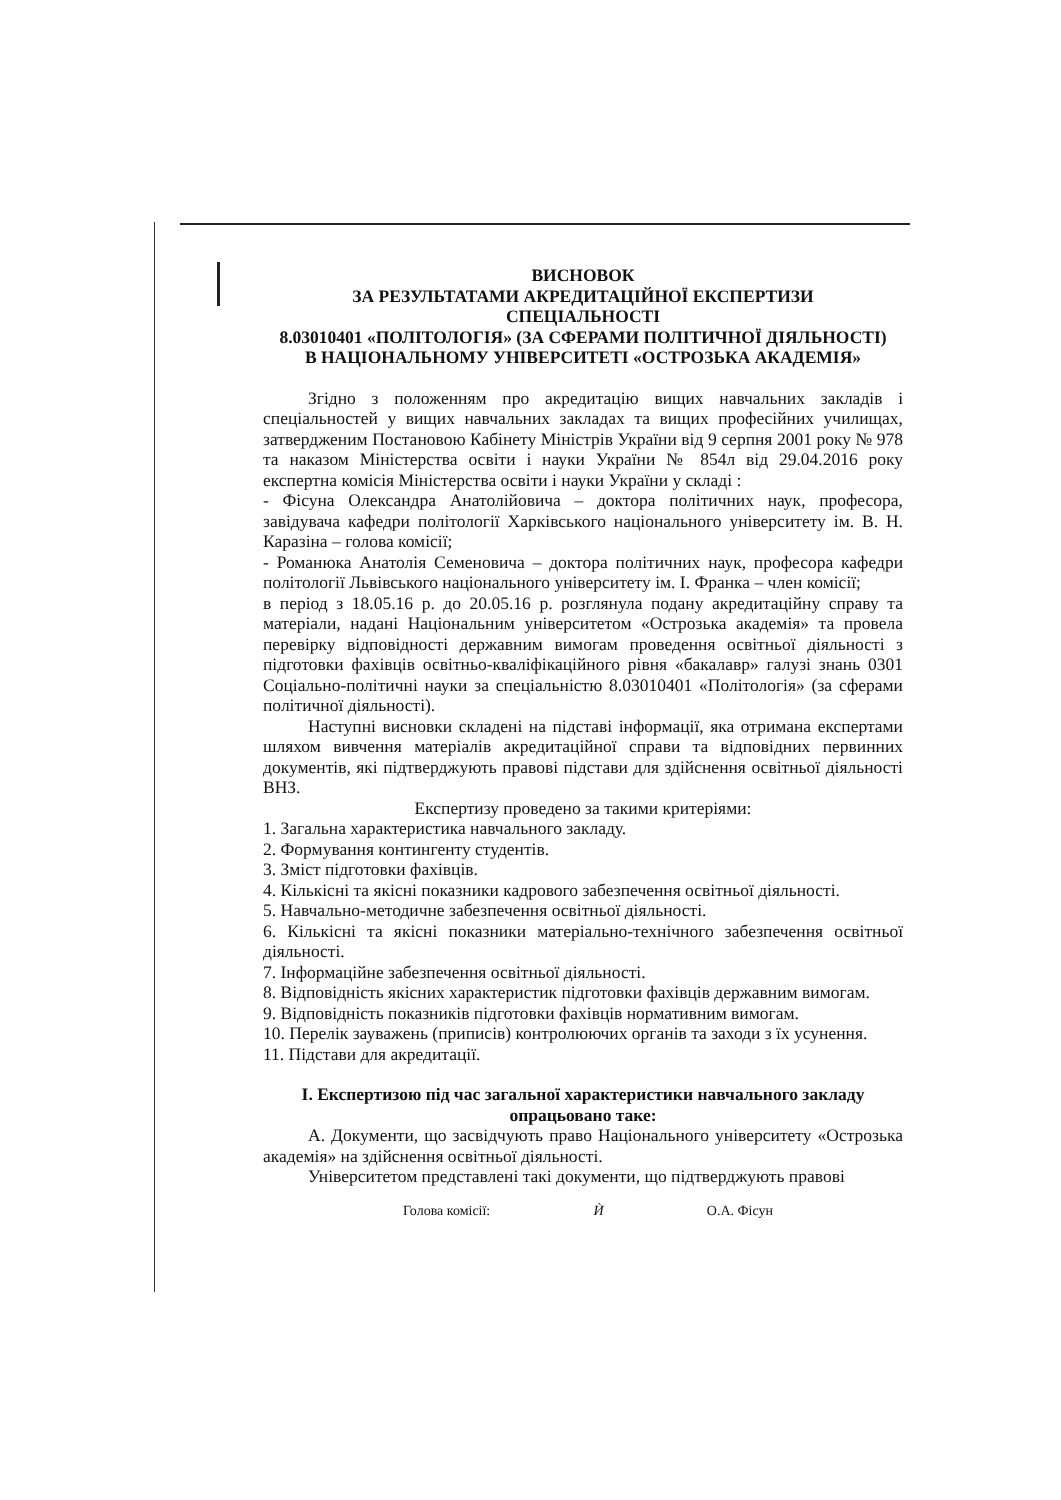ВИСНОВОК
ЗА РЕЗУЛЬТАТАМИ АКРЕДИТАЦІЙНОЇ ЕКСПЕРТИЗИ
СПЕЦІАЛЬНОСТІ
8.03010401 «ПОЛІТОЛОГІЯ» (ЗА СФЕРАМИ ПОЛІТИЧНОЇ ДІЯЛЬНОСТІ)
В НАЦІОНАЛЬНОМУ УНІВЕРСИТЕТІ «ОСТРОЗЬКА АКАДЕМІЯ»
Згідно з положенням про акредитацію вищих навчальних закладів і спеціальностей у вищих навчальних закладах та вищих професійних училищах, затвердженим Постановою Кабінету Міністрів України від 9 серпня 2001 року № 978 та наказом Міністерства освіти і науки України № 854л від 29.04.2016 року експертна комісія Міністерства освіти і науки України у складі :
- Фісуна Олександра Анатолійовича – доктора політичних наук, професора, завідувача кафедри політології Харківського національного університету ім. В. Н. Каразіна – голова комісії;
- Романюка Анатолія Семеновича – доктора політичних наук, професора кафедри політології Львівського національного університету ім. І. Франка – член комісії;
в період з 18.05.16 р. до 20.05.16 р. розглянула подану акредитаційну справу та матеріали, надані Національним університетом «Острозька академія» та провела перевірку відповідності державним вимогам проведення освітньої діяльності з підготовки фахівців освітньо-кваліфікаційного рівня «бакалавр» галузі знань 0301 Соціально-політичні науки за спеціальністю 8.03010401 «Політологія» (за сферами політичної діяльності).
Наступні висновки складені на підставі інформації, яка отримана експертами шляхом вивчення матеріалів акредитаційної справи та відповідних первинних документів, які підтверджують правові підстави для здійснення освітньої діяльності ВНЗ.
Експертизу проведено за такими критеріями:
1. Загальна характеристика навчального закладу.
2. Формування контингенту студентів.
3. Зміст підготовки фахівців.
4. Кількісні та якісні показники кадрового забезпечення освітньої діяльності.
5. Навчально-методичне забезпечення освітньої діяльності.
6. Кількісні та якісні показники матеріально-технічного забезпечення освітньої діяльності.
7. Інформаційне забезпечення освітньої діяльності.
8. Відповідність якісних характеристик підготовки фахівців державним вимогам.
9. Відповідність показників підготовки фахівців нормативним вимогам.
10. Перелік зауважень (приписів) контролюючих органів та заходи з їх усунення.
11. Підстави для акредитації.
І. Експертизою під час загальної характеристики навчального закладу опрацьовано таке:
А. Документи, що засвідчують право Національного університету «Острозька академія» на здійснення освітньої діяльності.
Університетом представлені такі документи, що підтверджують правові
Голова комісії: Ѝ О.А. Фісун